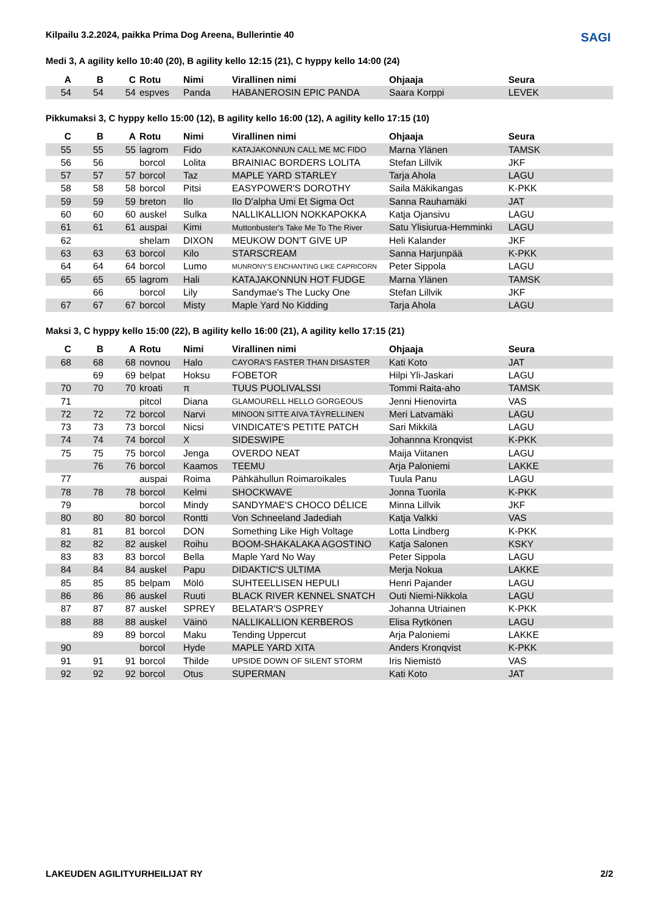SAGI
Kilpailu 3.2.2024, paikka Prima Dog Areena, Bullerintie 40
Medi 3, A agility kello 10:40 (20), B agility kello 12:15 (21), C hyppy kello 14:00 (24)
| A | B | C | Rotu | Nimi | Virallinen nimi | Ohjaaja | Seura |
| --- | --- | --- | --- | --- | --- | --- | --- |
| 54 | 54 | 54 | espves | Panda | HABANEROSIN EPIC PANDA | Saara Korppi | LEVEK |
Pikkumaksi 3, C hyppy kello 15:00 (12), B agility kello 16:00 (12), A agility kello 17:15 (10)
| C | B | A | Rotu | Nimi | Virallinen nimi | Ohjaaja | Seura |
| --- | --- | --- | --- | --- | --- | --- | --- |
| 55 | 55 | 55 | lagrom | Fido | KATAJAKONNUN CALL ME MC FIDO | Marna Ylänen | TAMSK |
| 56 | 56 | | borcol | Lolita | BRAINIAC BORDERS LOLITA | Stefan Lillvik | JKF |
| 57 | 57 | 57 | borcol | Taz | MAPLE YARD STARLEY | Tarja Ahola | LAGU |
| 58 | 58 | 58 | borcol | Pitsi | EASYPOWER'S DOROTHY | Saila Mäkikangas | K-PKK |
| 59 | 59 | 59 | breton | Ilo | Ilo D'alpha Umi Et Sigma Oct | Sanna Rauhamäki | JAT |
| 60 | 60 | 60 | auskel | Sulka | NALLIKALLION NOKKAPOKKA | Katja Ojansivu | LAGU |
| 61 | 61 | 61 | auspai | Kimi | Muttonbuster's Take Me To The River | Satu Ylisiurua-Hemminki | LAGU |
| 62 | | | shelam | DIXON | MEUKOW DON'T GIVE UP | Heli Kalander | JKF |
| 63 | 63 | 63 | borcol | Kilo | STARSCREAM | Sanna Harjunpää | K-PKK |
| 64 | 64 | 64 | borcol | Lumo | MUNRONY'S ENCHANTING LIKE CAPRICORN | Peter Sippola | LAGU |
| 65 | 65 | 65 | lagrom | Hali | KATAJAKONNUN HOT FUDGE | Marna Ylänen | TAMSK |
| | 66 | | borcol | Lily | Sandymae's The Lucky One | Stefan Lillvik | JKF |
| 67 | 67 | 67 | borcol | Misty | Maple Yard No Kidding | Tarja Ahola | LAGU |
Maksi 3, C hyppy kello 15:00 (22), B agility kello 16:00 (21), A agility kello 17:15 (21)
| C | B | A | Rotu | Nimi | Virallinen nimi | Ohjaaja | Seura |
| --- | --- | --- | --- | --- | --- | --- | --- |
| 68 | 68 | 68 | novnou | Halo | CAYORA'S FASTER THAN DISASTER | Kati Koto | JAT |
| | 69 | 69 | belpat | Hoksu | FOBETOR | Hilpi Yli-Jaskari | LAGU |
| 70 | 70 | 70 | kroati | π | TUUS PUOLIVALSSI | Tommi Raita-aho | TAMSK |
| 71 | | | pitcol | Diana | GLAMOURELL HELLO GORGEOUS | Jenni Hienovirta | VAS |
| 72 | 72 | 72 | borcol | Narvi | MINOON SITTE AIVA TÄYRELLINEN | Meri Latvamäki | LAGU |
| 73 | 73 | 73 | borcol | Nicsi | VINDICATE'S PETITE PATCH | Sari Mikkilä | LAGU |
| 74 | 74 | 74 | borcol | X | SIDESWIPE | Johannna Kronqvist | K-PKK |
| 75 | 75 | 75 | borcol | Jenga | OVERDO NEAT | Maija Viitanen | LAGU |
| | 76 | 76 | borcol | Kaamos | TEEMU | Arja Paloniemi | LAKKE |
| 77 | | | auspai | Roima | Pähkähullun Roimaroikales | Tuula Panu | LAGU |
| 78 | 78 | 78 | borcol | Kelmi | SHOCKWAVE | Jonna Tuorila | K-PKK |
| 79 | | | borcol | Mindy | SANDYMAE'S CHOCO DÉLICE | Minna Lillvik | JKF |
| 80 | 80 | 80 | borcol | Rontti | Von Schneeland Jadediah | Katja Valkki | VAS |
| 81 | 81 | 81 | borcol | DON | Something Like High Voltage | Lotta Lindberg | K-PKK |
| 82 | 82 | 82 | auskel | Roihu | BOOM-SHAKALAKA AGOSTINO | Katja Salonen | KSKY |
| 83 | 83 | 83 | borcol | Bella | Maple Yard No Way | Peter Sippola | LAGU |
| 84 | 84 | 84 | auskel | Papu | DIDAKTIC'S ULTIMA | Merja Nokua | LAKKE |
| 85 | 85 | 85 | belpam | Mölö | SUHTEELLISEN HEPULI | Henri Pajander | LAGU |
| 86 | 86 | 86 | auskel | Ruuti | BLACK RIVER KENNEL SNATCH | Outi Niemi-Nikkola | LAGU |
| 87 | 87 | 87 | auskel | SPREY | BELATAR'S OSPREY | Johanna Utriainen | K-PKK |
| 88 | 88 | 88 | auskel | Väinö | NALLIKALLION KERBEROS | Elisa Rytkönen | LAGU |
| | 89 | 89 | borcol | Maku | Tending Uppercut | Arja Paloniemi | LAKKE |
| 90 | | | borcol | Hyde | MAPLE YARD XITA | Anders Kronqvist | K-PKK |
| 91 | 91 | 91 | borcol | Thilde | UPSIDE DOWN OF SILENT STORM | Iris Niemistö | VAS |
| 92 | 92 | 92 | borcol | Otus | SUPERMAN | Kati Koto | JAT |
LAKEUDEN AGILITYURHEILIJAT RY 2/2